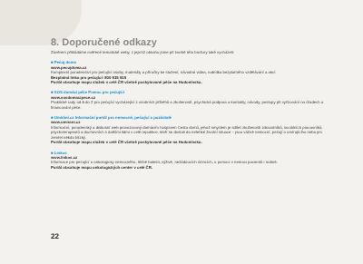8. Doporučené odkazy
Závěrem přikládáme ověřené tematické weby, z jejichž obsahu jsme při tvorbě této brožury také vycházeli:
■ Pečuj doma
www.pecujdoma.cz
Komplexní poradenství pro pečující osoby, materiály a příručky ke stažení, návodná videa, nabídka bezplatného vzdělávání a akcí.
Bezplatná linka pro pečující: 800 915 915
Portál obsahuje mapu služeb v celé ČR včetně poskytované péče na Hodonínsku.
■ SOS domácí péče Pomoc pro pečující
www.sosdomacipece.cz
Praktické rady od A do Z pro pečující vycházející z osobních příběhů a zkušeností, psychická podpora a kontakty, návody, postupy při vyřizování na úřadech a financování péče.
■ Umírání.cz Informační portál pro nemocné, pečující a pozůstalé
www.umirani.cz
Informační, poradenský a diskusní web provozovaný domácím hospicem Cesta domů, jehož smyslem je sdílet zkušenosti zdravotníků, sociálních pracovníků, psychoterapeutů a duchovních s dalšími lidmi v celé republice, kteří se dostali do nelehké životní situace – jsou vážně nemocní, pečují o umírajícího nebo jim zemřel někdo blízký.
Portál obsahuje mapu služeb v celé ČR včetně poskytované péče na Hodonínsku.
■ Linkos
www.linkos.cz
Informace pro pečující o onkologicky nemocného, léčbě bolesti, výživě, nežádoucích účincích, o pomoci v nemoci pacientů i rodině.
Portál obsahuje mapu onkologických center v celé ČR.
22